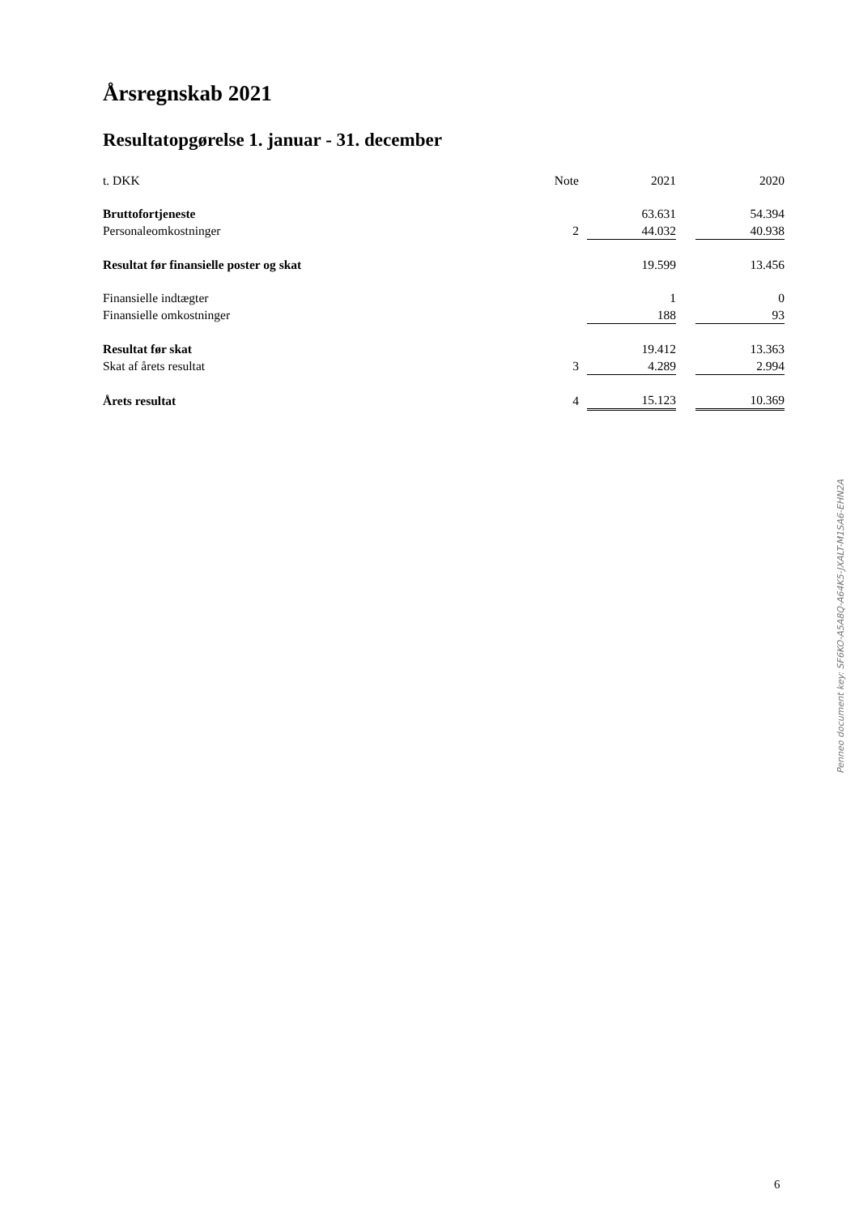Årsregnskab 2021
Resultatopgørelse 1. januar - 31. december
| t. DKK | Note | 2021 | | 2020 |
| --- | --- | --- | --- | --- |
| Bruttofortjeneste | | 63.631 | | 54.394 |
| Personaleomkostninger | 2 | 44.032 | | 40.938 |
| Resultat før finansielle poster og skat | | 19.599 | | 13.456 |
| Finansielle indtægter | | 1 | | 0 |
| Finansielle omkostninger | | 188 | | 93 |
| Resultat før skat | | 19.412 | | 13.363 |
| Skat af årets resultat | 3 | 4.289 | | 2.994 |
| Årets resultat | 4 | 15.123 | | 10.369 |
Penneo document key: SF6KO-A5A8Q-A64K5-JXALT-M1SA6-EHN2A
6